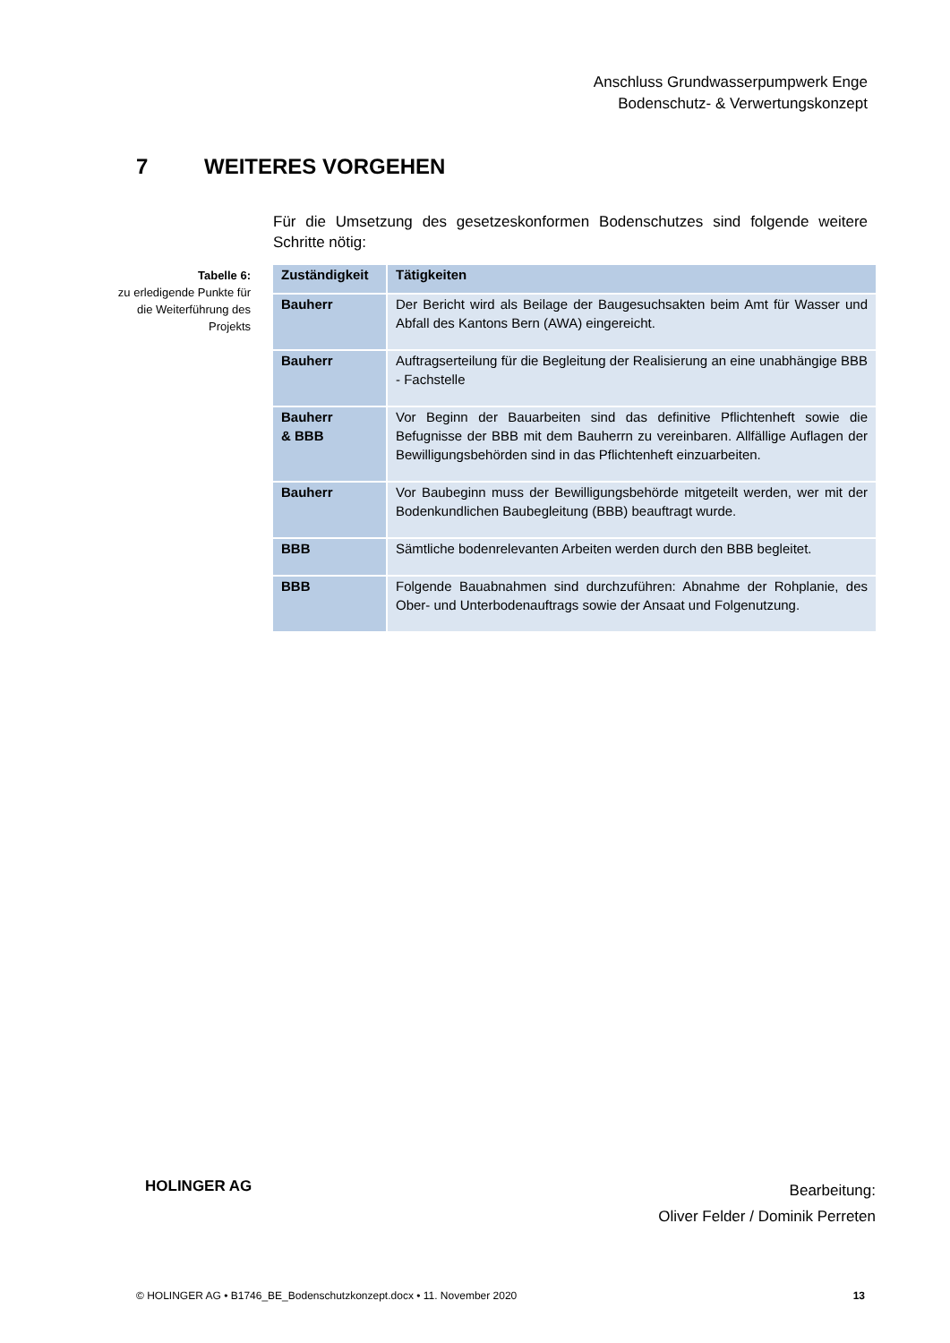Anschluss Grundwasserpumpwerk Enge
Bodenschutz- & Verwertungskonzept
7 WEITERES VORGEHEN
Für die Umsetzung des gesetzeskonformen Bodenschutzes sind folgende weitere Schritte nötig:
Tabelle 6:
zu erledigende Punkte für die Weiterführung des Projekts
| Zuständigkeit | Tätigkeiten |
| --- | --- |
| Bauherr | Der Bericht wird als Beilage der Baugesuchsakten beim Amt für Wasser und Abfall des Kantons Bern (AWA) eingereicht. |
| Bauherr | Auftragserteilung für die Begleitung der Realisierung an eine unabhängige BBB - Fachstelle |
| Bauherr & BBB | Vor Beginn der Bauarbeiten sind das definitive Pflichtenheft sowie die Befugnisse der BBB mit dem Bauherrn zu vereinbaren. Allfällige Auflagen der Bewilligungsbehörden sind in das Pflichtenheft einzuarbeiten. |
| Bauherr | Vor Baubeginn muss der Bewilligungsbehörde mitgeteilt werden, wer mit der Bodenkundlichen Baubegleitung (BBB) beauftragt wurde. |
| BBB | Sämtliche bodenrelevanten Arbeiten werden durch den BBB begleitet. |
| BBB | Folgende Bauabnahmen sind durchzuführen: Abnahme der Rohplanie, des Ober- und Unterbodenauftrags sowie der Ansaat und Folgenutzung. |
HOLINGER AG
Bearbeitung:
Oliver Felder / Dominik Perreten
© HOLINGER AG • B1746_BE_Bodenschutzkonzept.docx • 11. November 2020 13